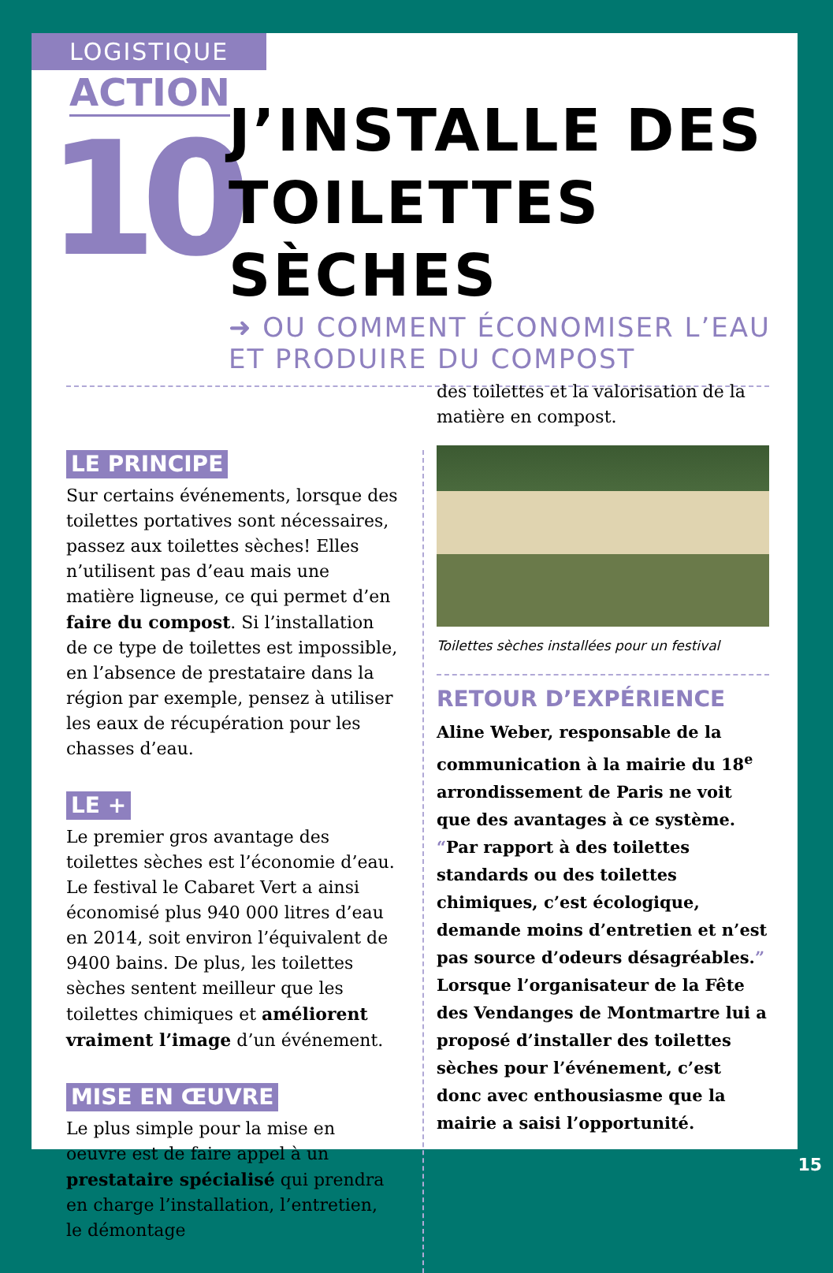LOGISTIQUE
ACTION
10
J’INSTALLE DES
TOILETTES SÈCHES
➜ OU COMMENT ÉCONOMISER L’EAU
ET PRODUIRE DU COMPOST
LE PRINCIPE
Sur certains événements, lorsque des toilettes portatives sont nécessaires, passez aux toilettes sèches! Elles n’utilisent pas d’eau mais une matière ligneuse, ce qui permet d’en faire du compost. Si l’installation de ce type de toilettes est impossible, en l’absence de prestataire dans la région par exemple, pensez à utiliser les eaux de récupération pour les chasses d’eau.
LE +
Le premier gros avantage des toilettes sèches est l’économie d’eau. Le festival le Cabaret Vert a ainsi économisé plus 940 000 litres d’eau en 2014, soit environ l’équivalent de 9400 bains. De plus, les toilettes sèches sentent meilleur que les toilettes chimiques et améliorent vraiment l’image d’un événement.
MISE EN ŒUVRE
Le plus simple pour la mise en oeuvre est de faire appel à un prestataire spécialisé qui prendra en charge l’installation, l’entretien, le démontage
des toilettes et la valorisation de la matière en compost.
Toilettes sèches installées pour un festival
RETOUR D’EXPÉRIENCE
Aline Weber, responsable de la communication à la mairie du 18<sup>e</sup> arrondissement de Paris ne voit que des avantages à ce système. “Par rapport à des toilettes standards ou des toilettes chimiques, c’est écologique, demande moins d’entretien et n’est pas source d’odeurs désagréables.” Lorsque l’organisateur de la Fête des Vendanges de Montmartre lui a proposé d’installer des toilettes sèches pour l’événement, c’est donc avec enthousiasme que la mairie a saisi l’opportunité.
15